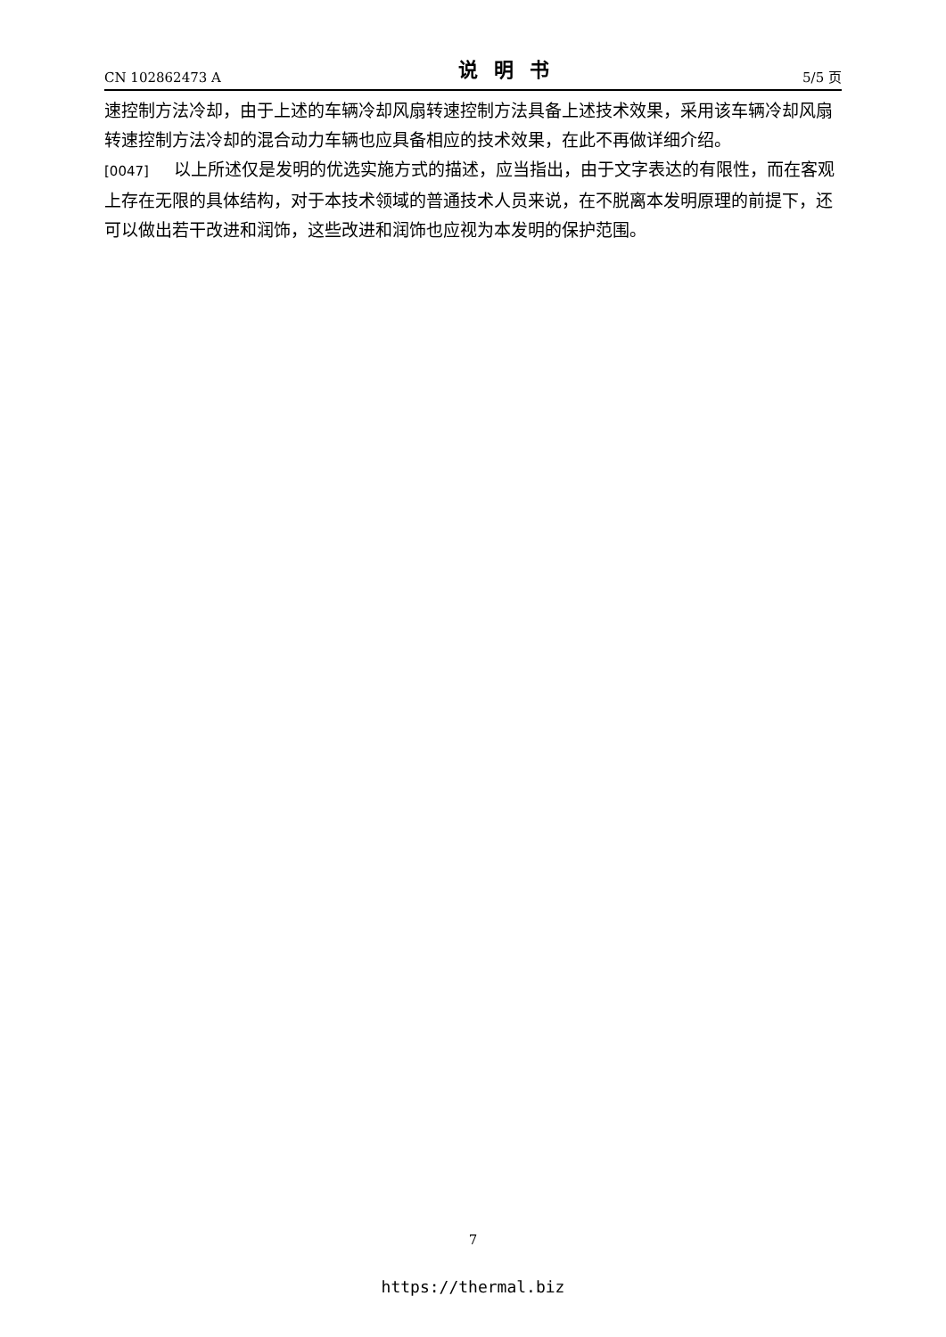CN 102862473 A 说明书 5/5 页
速控制方法冷却，由于上述的车辆冷却风扇转速控制方法具备上述技术效果，采用该车辆冷却风扇转速控制方法冷却的混合动力车辆也应具备相应的技术效果，在此不再做详细介绍。
[0047] 以上所述仅是发明的优选实施方式的描述，应当指出，由于文字表达的有限性，而在客观上存在无限的具体结构，对于本技术领域的普通技术人员来说，在不脱离本发明原理的前提下，还可以做出若干改进和润饰，这些改进和润饰也应视为本发明的保护范围。
7
https://thermal.biz